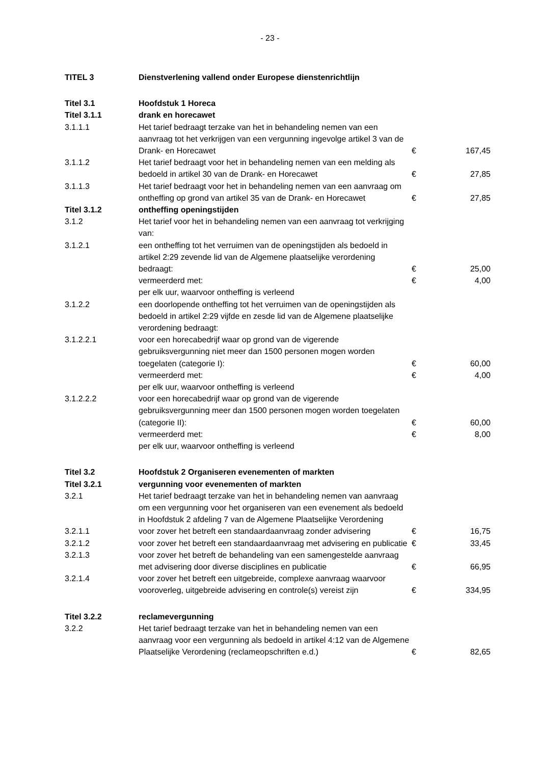- 23 -
| TITEL 3 | Dienstverlening vallend onder Europese dienstenrichtlijn | | |
| Titel 3.1 | Hoofdstuk 1 Horeca | | |
| Titel 3.1.1 | drank en horecawet | | |
| 3.1.1.1 | Het tarief bedraagt terzake van het in behandeling nemen van een aanvraag tot het verkrijgen van een vergunning ingevolge artikel 3 van de Drank- en Horecawet | € | 167,45 |
| 3.1.1.2 | Het tarief bedraagt voor het in behandeling nemen van een melding als bedoeld in artikel 30 van de Drank- en Horecawet | € | 27,85 |
| 3.1.1.3 | Het tarief bedraagt voor het in behandeling nemen van een aanvraag om ontheffing op grond van artikel 35 van de Drank- en Horecawet | € | 27,85 |
| Titel 3.1.2 | ontheffing openingstijden | | |
| 3.1.2 | Het tarief voor het in behandeling nemen van een aanvraag tot verkrijging van: | | |
| 3.1.2.1 | een ontheffing tot het verruimen van de openingstijden als bedoeld in artikel 2:29 zevende lid van de Algemene plaatselijke verordening bedraagt: | € | 25,00 |
| | vermeerderd met: | € | 4,00 |
| | per elk uur, waarvoor ontheffing is verleend | | |
| 3.1.2.2 | een doorlopende ontheffing tot het verruimen van de openingstijden als bedoeld in artikel 2:29 vijfde en zesde lid van de Algemene plaatselijke verordening bedraagt: | | |
| 3.1.2.2.1 | voor een horecabedrijf waar op grond van de vigerende gebruiksvergunning niet meer dan 1500 personen mogen worden toegelaten (categorie I): | € | 60,00 |
| | vermeerderd met: | € | 4,00 |
| | per elk uur, waarvoor ontheffing is verleend | | |
| 3.1.2.2.2 | voor een horecabedrijf waar op grond van de vigerende gebruiksvergunning meer dan 1500 personen mogen worden toegelaten (categorie II): | € | 60,00 |
| | vermeerderd met: | € | 8,00 |
| | per elk uur, waarvoor ontheffing is verleend | | |
| Titel 3.2 | Hoofdstuk 2 Organiseren evenementen of markten | | |
| Titel 3.2.1 | vergunning voor evenementen of markten | | |
| 3.2.1 | Het tarief bedraagt terzake van het in behandeling nemen van aanvraag om een vergunning voor het organiseren van een evenement als bedoeld in Hoofdstuk 2 afdeling 7 van de Algemene Plaatselijke Verordening | | |
| 3.2.1.1 | voor zover het betreft een standaardaanvraag zonder advisering | € | 16,75 |
| 3.2.1.2 | voor zover het betreft een standaardaanvraag met advisering en publicatie | € | 33,45 |
| 3.2.1.3 | voor zover het betreft de behandeling van een samengestelde aanvraag met advisering door diverse disciplines en publicatie | € | 66,95 |
| 3.2.1.4 | voor zover het betreft een uitgebreide, complexe aanvraag waarvoor vooroverleg, uitgebreide advisering en controle(s) vereist zijn | € | 334,95 |
| Titel 3.2.2 | reclamevergunning | | |
| 3.2.2 | Het tarief bedraagt terzake van het in behandeling nemen van een aanvraag voor een vergunning als bedoeld in artikel 4:12 van de Algemene Plaatselijke Verordening (reclameopschriften e.d.) | € | 82,65 |